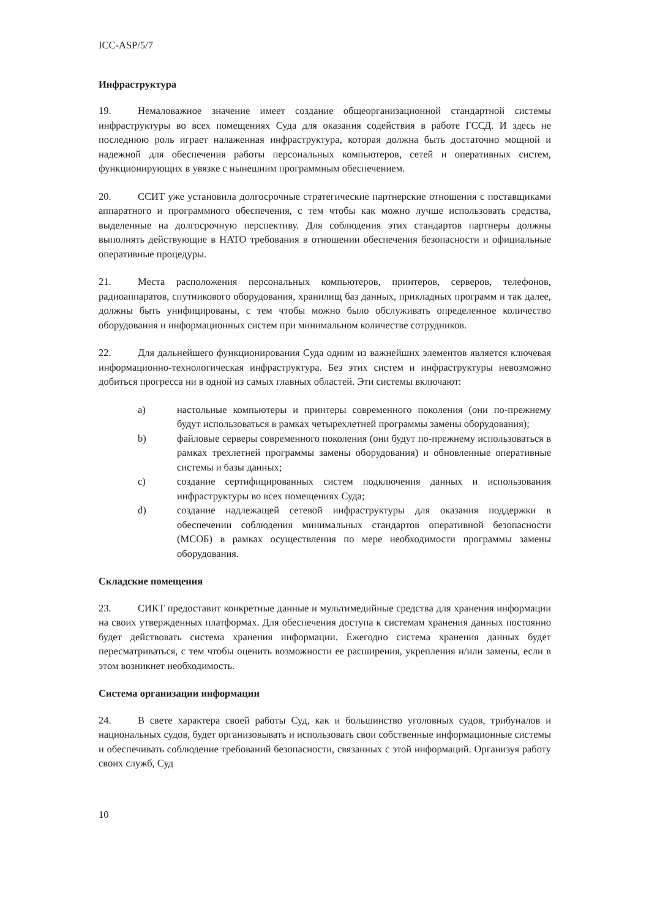ICC-ASP/5/7
Инфраструктура
19. Немаловажное значение имеет создание общеорганизационной стандартной системы инфраструктуры во всех помещениях Суда для оказания содействия в работе ГССД. И здесь не последнюю роль играет налаженная инфраструктура, которая должна быть достаточно мощной и надежной для обеспечения работы персональных компьютеров, сетей и оперативных систем, функционирующих в увязке с нынешним программным обеспечением.
20. ССИТ уже установила долгосрочные стратегические партнерские отношения с поставщиками аппаратного и программного обеспечения, с тем чтобы как можно лучше использовать средства, выделенные на долгосрочную перспективу. Для соблюдения этих стандартов партнеры должны выполнять действующие в НАТО требования в отношении обеспечения безопасности и официальные оперативные процедуры.
21. Места расположения персональных компьютеров, принтеров, серверов, телефонов, радиоаппаратов, спутникового оборудования, хранилищ баз данных, прикладных программ и так далее, должны быть унифицированы, с тем чтобы можно было обслуживать определенное количество оборудования и информационных систем при минимальном количестве сотрудников.
22. Для дальнейшего функционирования Суда одним из важнейших элементов является ключевая информационно-технологическая инфраструктура. Без этих систем и инфраструктуры невозможно добиться прогресса ни в одной из самых главных областей. Эти системы включают:
a) настольные компьютеры и принтеры современного поколения (они по-прежнему будут использоваться в рамках четырехлетней программы замены оборудования);
b) файловые серверы современного поколения (они будут по-прежнему использоваться в рамках трехлетней программы замены оборудования) и обновленные оперативные системы и базы данных;
c) создание сертифицированных систем подключения данных и использования инфраструктуры во всех помещениях Суда;
d) создание надлежащей сетевой инфраструктуры для оказания поддержки в обеспечении соблюдения минимальных стандартов оперативной безопасности (МСОБ) в рамках осуществления по мере необходимости программы замены оборудования.
Складские помещения
23. СИКТ предоставит конкретные данные и мультимедийные средства для хранения информации на своих утвержденных платформах. Для обеспечения доступа к системам хранения данных постоянно будет действовать система хранения информации. Ежегодно система хранения данных будет пересматриваться, с тем чтобы оценить возможности ее расширения, укрепления и/или замены, если в этом возникнет необходимость.
Система организации информации
24. В свете характера своей работы Суд, как и большинство уголовных судов, трибуналов и национальных судов, будет организовывать и использовать свои собственные информационные системы и обеспечивать соблюдение требований безопасности, связанных с этой информаций. Организуя работу своих служб, Суд
10